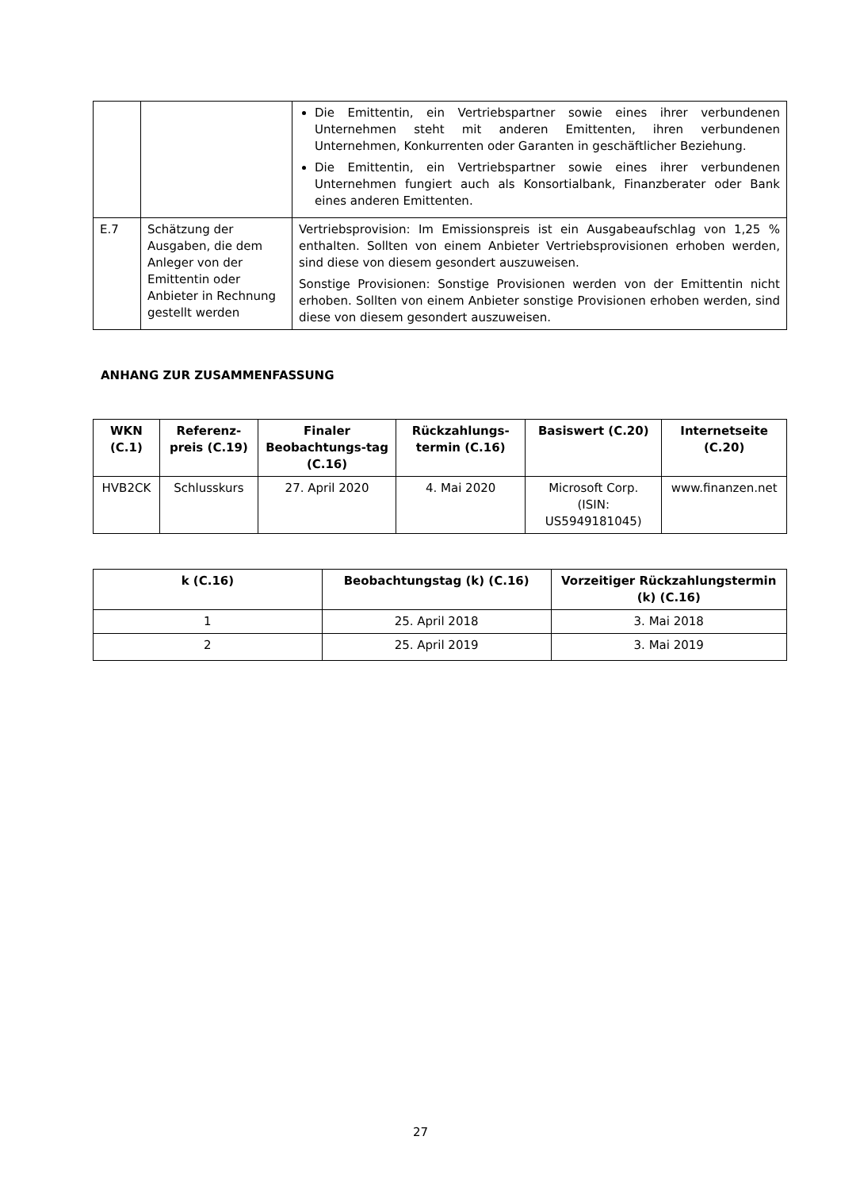| | | Die Emittentin, ein Vertriebspartner sowie eines ihrer verbundenen Unternehmen steht mit anderen Emittenten, ihren verbundenen Unternehmen, Konkurrenten oder Garanten in geschäftlicher Beziehung. Die Emittentin, ein Vertriebspartner sowie eines ihrer verbundenen Unternehmen fungiert auch als Konsortialbank, Finanzberater oder Bank eines anderen Emittenten. |
| E.7 | Schätzung der Ausgaben, die dem Anleger von der Emittentin oder Anbieter in Rechnung gestellt werden | Vertriebsprovision: Im Emissionspreis ist ein Ausgabeaufschlag von 1,25 % enthalten. Sollten von einem Anbieter Vertriebsprovisionen erhoben werden, sind diese von diesem gesondert auszuweisen. Sonstige Provisionen: Sonstige Provisionen werden von der Emittentin nicht erhoben. Sollten von einem Anbieter sonstige Provisionen erhoben werden, sind diese von diesem gesondert auszuweisen. |
ANHANG ZUR ZUSAMMENFASSUNG
| WKN (C.1) | Referenz-preis (C.19) | Finaler Beobachtungs-tag (C.16) | Rückzahlungs-termin (C.16) | Basiswert (C.20) | Internetseite (C.20) |
| --- | --- | --- | --- | --- | --- |
| HVB2CK | Schlusskurs | 27. April 2020 | 4. Mai 2020 | Microsoft Corp. (ISIN: US5949181045) | www.finanzen.net |
| k (C.16) | Beobachtungstag (k) (C.16) | Vorzeitiger Rückzahlungstermin (k) (C.16) |
| --- | --- | --- |
| 1 | 25. April 2018 | 3. Mai 2018 |
| 2 | 25. April 2019 | 3. Mai 2019 |
27